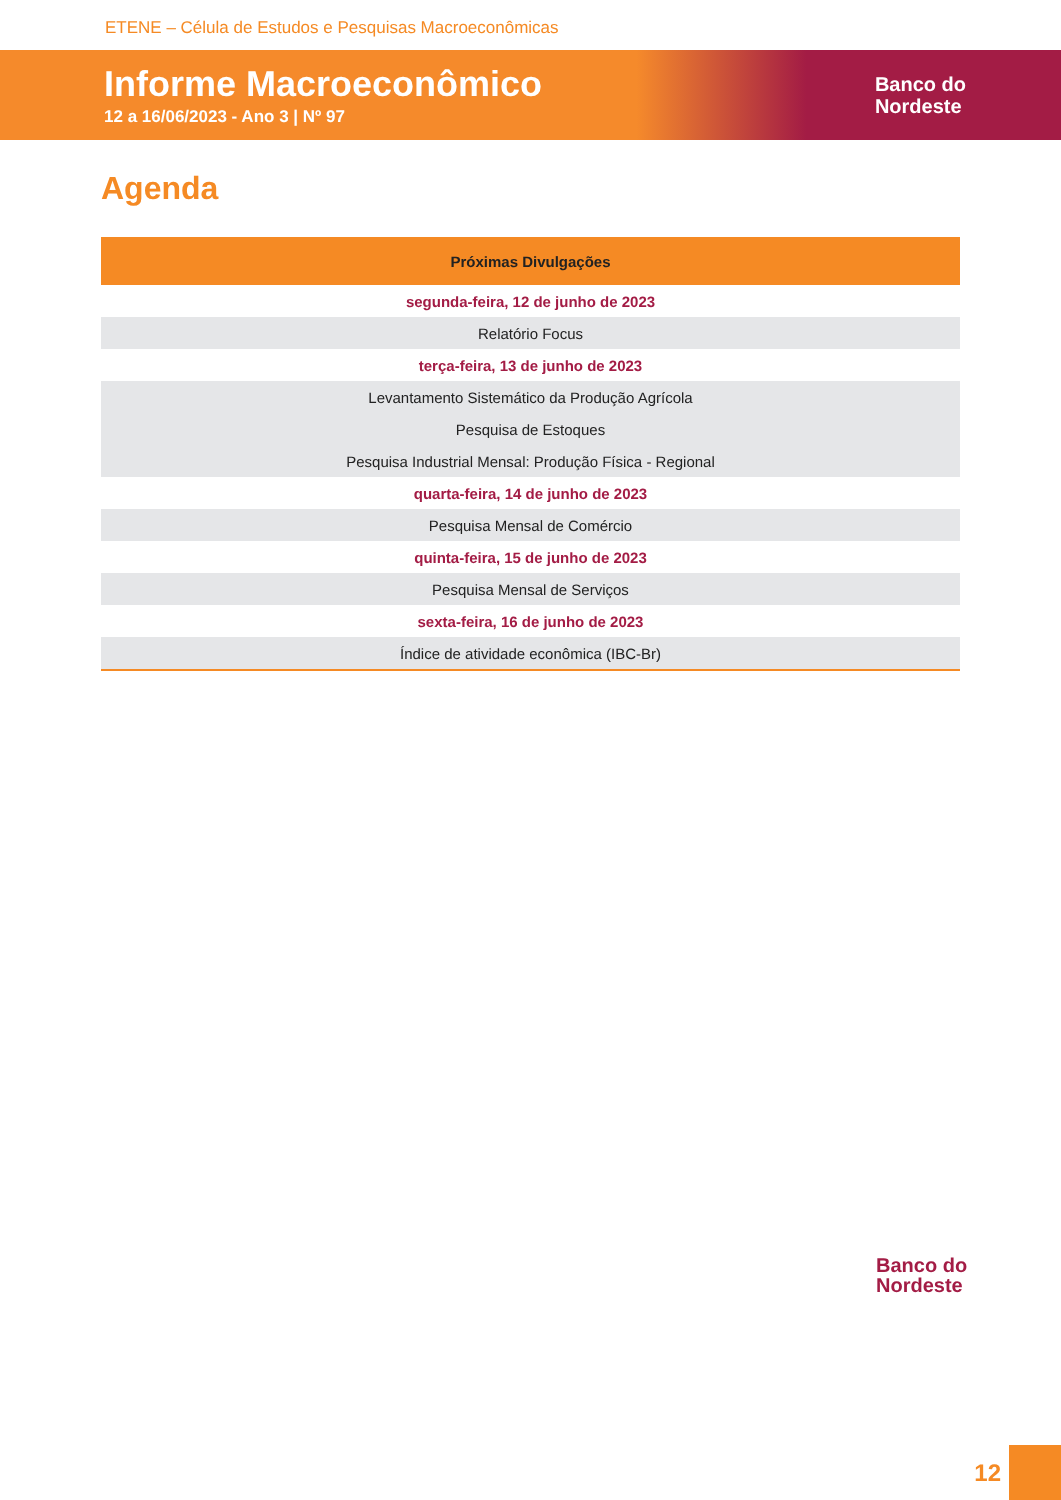ETENE – Célula de Estudos e Pesquisas Macroeconômicas
Informe Macroeconômico
12 a 16/06/2023 - Ano 3 | Nº 97
Banco do
Nordeste
Agenda
| Próximas Divulgações |
| --- |
| segunda-feira, 12 de junho de 2023 |
| Relatório Focus |
| terça-feira, 13 de junho de 2023 |
| Levantamento Sistemático da Produção Agrícola |
| Pesquisa de Estoques |
| Pesquisa Industrial Mensal: Produção Física - Regional |
| quarta-feira, 14 de junho de 2023 |
| Pesquisa Mensal de Comércio |
| quinta-feira, 15 de junho de 2023 |
| Pesquisa Mensal de Serviços |
| sexta-feira, 16 de junho de 2023 |
| Índice de atividade econômica (IBC-Br) |
Banco do
Nordeste
12